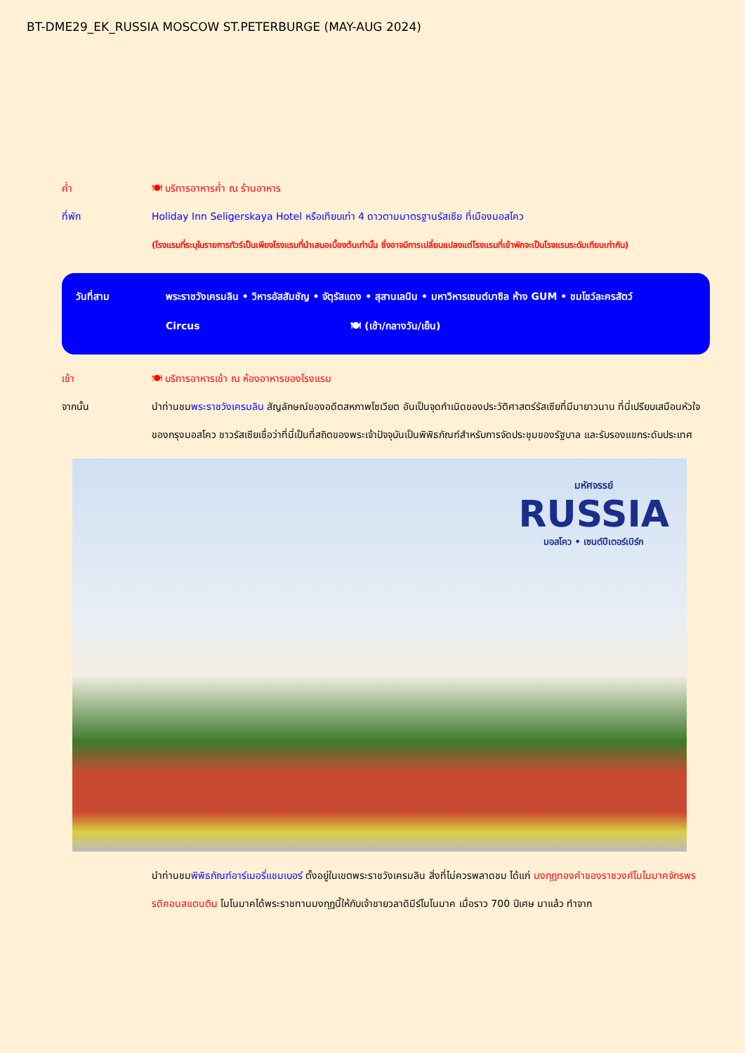BT-DME29_EK_RUSSIA MOSCOW ST.PETERBURGE (MAY-AUG 2024)
ค่ำ 🍽 บริการอาหารค่ำ ณ ร้านอาหาร
ที่พัก Holiday Inn Seligerskaya Hotel หรือเทียบเท่า 4 ดาวตามมาตรฐานรัสเซีย ที่เมืองมอสโคว
(โรงแรมที่ระบุในรายการทัวร์เป็นเพียงโรงแรมที่นำเสนอเบื้องต้นเท่านั้น ซึ่งอาจมีการเปลี่ยนแปลงแต่โรงแรมที่เข้าพักจะเป็นโรงแรมระดับเทียบเท่ากัน)
วันที่สาม พระราชวังเครมลิน • วิหารอัสสัมชัญ • จัตุรัสแดง • สุสานเลนิน • มหาวิหารเซนต์บาซิล ห้าง GUM • ชมโชว์ละครสัตว์
Circus 🍽 (เช้า/กลางวัน/เย็น)
เช้า 🍽 บริการอาหารเช้า ณ ห้องอาหารของโรงแรม
จากนั้น นำท่านชมพระราชวังเครมลิน สัญลักษณ์ของอดีตสหภาพโซเวียต อันเป็นจุดกำเนิดของประวัติศาสตร์รัสเซียที่มีมายาวนาน ที่นี่เปรียบเสมือนหัวใจของกรุงมอสโคว ชาวรัสเซียเชื่อว่าที่นี่เป็นที่สถิตของพระเจ้าปัจจุบันเป็นพิพิธภัณฑ์สำหรับการจัดประชุมของรัฐบาล และรับรองแขกระดับประเทศ
มหัศจรรย์
RUSSIA
มอสโคว • เซนต์ปีเตอร์เบิร์ก
นำท่านชมพิพิธภัณฑ์อาร์เมอรี่แชมเบอร์ ตั้งอยู่ในเขตพระราชวังเครมลิน สิ่งที่ไม่ควรพลาดชม ได้แก่ มงกุฎทองคำของราชวงศ์โมโนมาคจักรพรรดิคอนสแตนติน โมโนมาคได้พระราชทานมงกุฎนี้ให้กับเจ้าชายวลาดิมีร์โมโนมาค เมื่อราว 700 ปีเศษ มาแล้ว ทำจาก